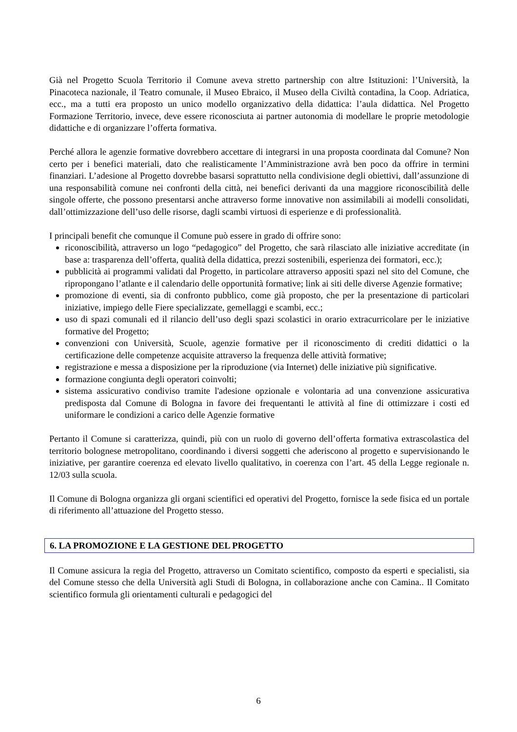Già nel Progetto Scuola Territorio il Comune aveva stretto partnership con altre Istituzioni: l’Università, la Pinacoteca nazionale, il Teatro comunale, il Museo Ebraico, il Museo della Civiltà contadina, la Coop. Adriatica, ecc., ma a tutti era proposto un unico modello organizzativo della didattica: l’aula didattica. Nel Progetto Formazione Territorio, invece, deve essere riconosciuta ai partner autonomia di modellare le proprie metodologie didattiche e di organizzare l’offerta formativa.
Perché allora le agenzie formative dovrebbero accettare di integrarsi in una proposta coordinata dal Comune? Non certo per i benefici materiali, dato che realisticamente l’Amministrazione avrà ben poco da offrire in termini finanziari. L’adesione al Progetto dovrebbe basarsi soprattutto nella condivisione degli obiettivi, dall’assunzione di una responsabilità comune nei confronti della città, nei benefici derivanti da una maggiore riconoscibilità delle singole offerte, che possono presentarsi anche attraverso forme innovative non assimilabili ai modelli consolidati, dall’ottimizzazione dell’uso delle risorse, dagli scambi virtuosi di esperienze e di professionalità.
I principali benefit che comunque il Comune può essere in grado di offrire sono:
riconoscibilità, attraverso un logo “pedagogico” del Progetto, che sarà rilasciato alle iniziative accreditate (in base a: trasparenza dell’offerta, qualità della didattica, prezzi sostenibili, esperienza dei formatori, ecc.);
pubblicità ai programmi validati dal Progetto, in particolare attraverso appositi spazi nel sito del Comune, che ripropongano l’atlante e il calendario delle opportunità formative; link ai siti delle diverse Agenzie formative;
promozione di eventi, sia di confronto pubblico, come già proposto, che per la presentazione di particolari iniziative, impiego delle Fiere specializzate, gemellaggi e scambi, ecc.;
uso di spazi comunali ed il rilancio dell’uso degli spazi scolastici in orario extracurricolare per le iniziative formative del Progetto;
convenzioni con Università, Scuole, agenzie formative per il riconoscimento di crediti didattici o la certificazione delle competenze acquisite attraverso la frequenza delle attività formative;
registrazione e messa a disposizione per la riproduzione (via Internet) delle iniziative più significative.
formazione congiunta degli operatori coinvolti;
sistema assicurativo condiviso tramite l'adesione opzionale e volontaria ad una convenzione assicurativa predisposta dal Comune di Bologna in favore dei frequentanti le attività al fine di ottimizzare i costi ed uniformare le condizioni a carico delle Agenzie formative
Pertanto il Comune si caratterizza, quindi, più con un ruolo di governo dell’offerta formativa extrascolastica del territorio bolognese metropolitano, coordinando i diversi soggetti che aderiscono al progetto e supervisionando le iniziative, per garantire coerenza ed elevato livello qualitativo, in coerenza con l’art. 45 della Legge regionale n. 12/03 sulla scuola.
Il Comune di Bologna organizza gli organi scientifici ed operativi del Progetto, fornisce la sede fisica ed un portale di riferimento all’attuazione del Progetto stesso.
6. LA PROMOZIONE E LA GESTIONE DEL PROGETTO
Il Comune assicura la regia del Progetto, attraverso un Comitato scientifico, composto da esperti e specialisti, sia del Comune stesso che della Università agli Studi di Bologna, in collaborazione anche con Camina.. Il Comitato scientifico formula gli orientamenti culturali e pedagogici del
6